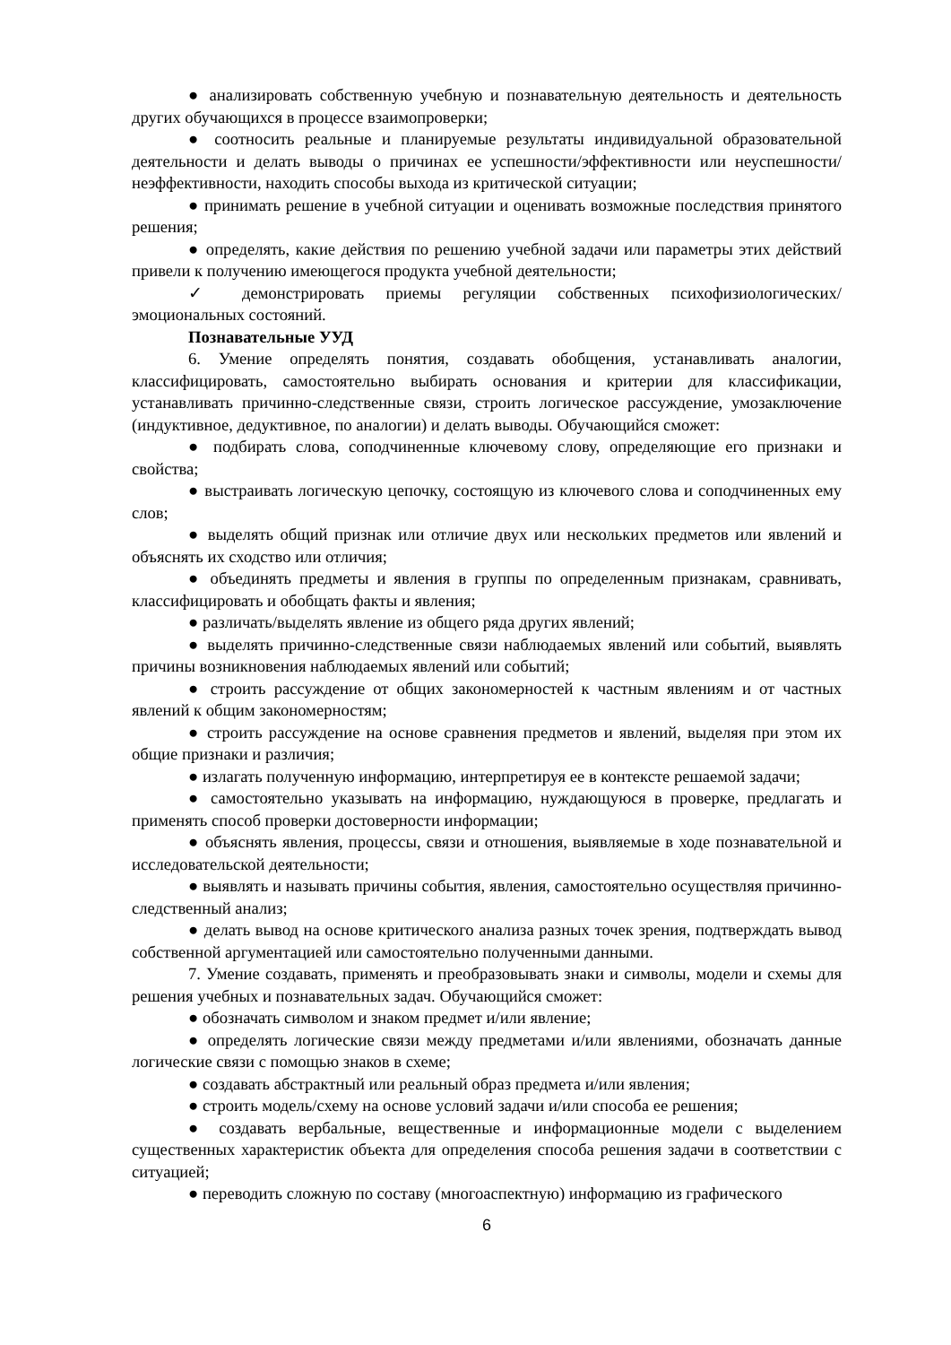● анализировать собственную учебную и познавательную деятельность и деятельность других обучающихся в процессе взаимопроверки;
● соотносить реальные и планируемые результаты индивидуальной образовательной деятельности и делать выводы о причинах ее успешности/эффективности или неуспешности/неэффективности, находить способы выхода из критической ситуации;
● принимать решение в учебной ситуации и оценивать возможные последствия принятого решения;
● определять, какие действия по решению учебной задачи или параметры этих действий привели к получению имеющегося продукта учебной деятельности;
✓ демонстрировать приемы регуляции собственных психофизиологических/эмоциональных состояний.
Познавательные УУД
6. Умение определять понятия, создавать обобщения, устанавливать аналогии, классифицировать, самостоятельно выбирать основания и критерии для классификации, устанавливать причинно-следственные связи, строить логическое рассуждение, умозаключение (индуктивное, дедуктивное, по аналогии) и делать выводы. Обучающийся сможет:
● подбирать слова, соподчиненные ключевому слову, определяющие его признаки и свойства;
● выстраивать логическую цепочку, состоящую из ключевого слова и соподчиненных ему слов;
● выделять общий признак или отличие двух или нескольких предметов или явлений и объяснять их сходство или отличия;
● объединять предметы и явления в группы по определенным признакам, сравнивать, классифицировать и обобщать факты и явления;
● различать/выделять явление из общего ряда других явлений;
● выделять причинно-следственные связи наблюдаемых явлений или событий, выявлять причины возникновения наблюдаемых явлений или событий;
● строить рассуждение от общих закономерностей к частным явлениям и от частных явлений к общим закономерностям;
● строить рассуждение на основе сравнения предметов и явлений, выделяя при этом их общие признаки и различия;
● излагать полученную информацию, интерпретируя ее в контексте решаемой задачи;
● самостоятельно указывать на информацию, нуждающуюся в проверке, предлагать и применять способ проверки достоверности информации;
● объяснять явления, процессы, связи и отношения, выявляемые в ходе познавательной и исследовательской деятельности;
● выявлять и называть причины события, явления, самостоятельно осуществляя причинно-следственный анализ;
● делать вывод на основе критического анализа разных точек зрения, подтверждать вывод собственной аргументацией или самостоятельно полученными данными.
7. Умение создавать, применять и преобразовывать знаки и символы, модели и схемы для решения учебных и познавательных задач. Обучающийся сможет:
● обозначать символом и знаком предмет и/или явление;
● определять логические связи между предметами и/или явлениями, обозначать данные логические связи с помощью знаков в схеме;
● создавать абстрактный или реальный образ предмета и/или явления;
● строить модель/схему на основе условий задачи и/или способа ее решения;
● создавать вербальные, вещественные и информационные модели с выделением существенных характеристик объекта для определения способа решения задачи в соответствии с ситуацией;
● переводить сложную по составу (многоаспектную) информацию из графического
6